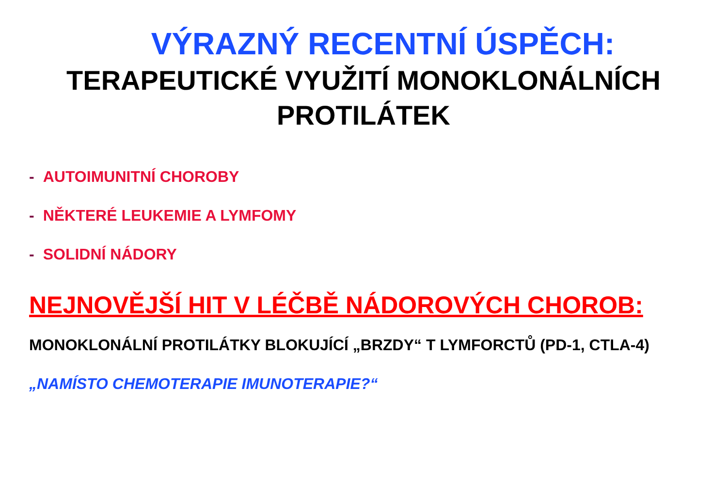VÝRAZNÝ RECENTNÍ ÚSPĚCH:
TERAPEUTICKÉ VYUŽITÍ MONOKLONÁLNÍCH PROTILÁTEK
- AUTOIMUNITNÍ CHOROBY
- NĚKTERÉ LEUKEMIE A LYMFOMY
- SOLIDNÍ NÁDORY
NEJNOVĚJŠÍ HIT V LÉČBĚ NÁDOROVÝCH CHOROB:
MONOKLONÁLNÍ PROTILÁTKY BLOKUJÍCÍ „BRZDY“ T LYMFORCTŮ (PD-1, CTLA-4)
„NAMÍSTO CHEMOTERAPIE IMUNOTERAPIE?“